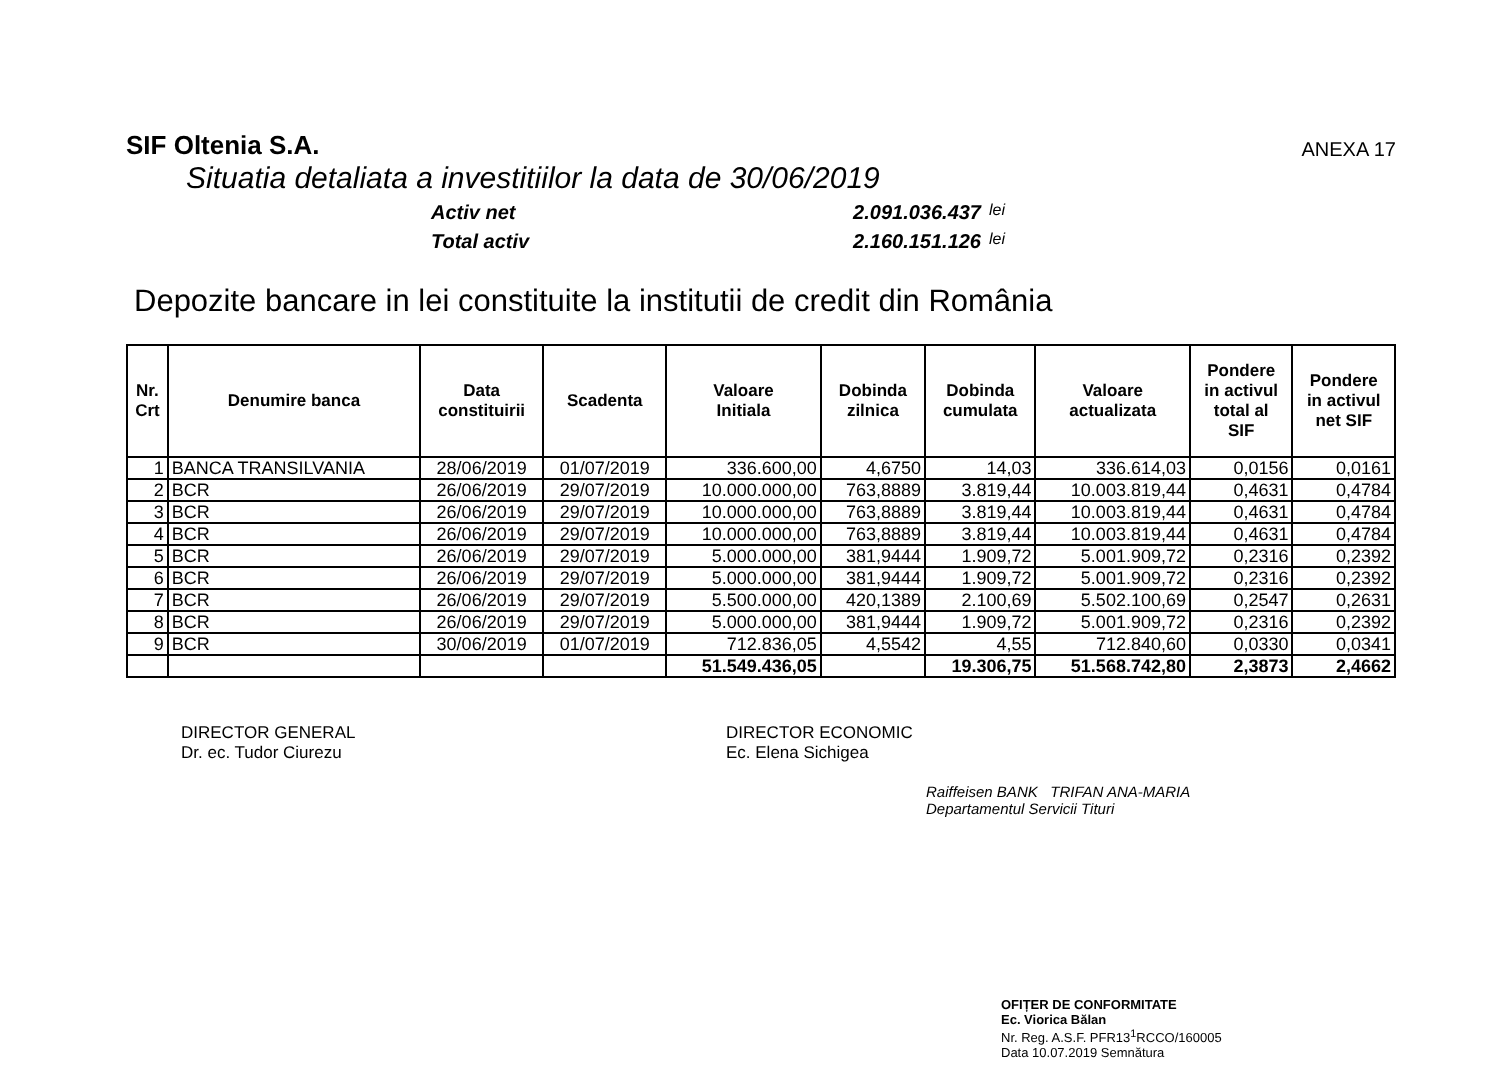SIF Oltenia S.A.
ANEXA 17
Situatia detaliata a investitiilor la data de 30/06/2019
Activ net 2.091.036.437 lei
Total activ 2.160.151.126 lei
Depozite bancare in lei constituite la institutii de credit din România
| Nr. Crt | Denumire banca | Data constituirii | Scadenta | Valoare Initiala | Dobinda zilnica | Dobinda cumulata | Valoare actualizata | Pondere in activul total al SIF | Pondere in activul net SIF |
| --- | --- | --- | --- | --- | --- | --- | --- | --- | --- |
| 1 | BANCA TRANSILVANIA | 28/06/2019 | 01/07/2019 | 336.600,00 | 4,6750 | 14,03 | 336.614,03 | 0,0156 | 0,0161 |
| 2 | BCR | 26/06/2019 | 29/07/2019 | 10.000.000,00 | 763,8889 | 3.819,44 | 10.003.819,44 | 0,4631 | 0,4784 |
| 3 | BCR | 26/06/2019 | 29/07/2019 | 10.000.000,00 | 763,8889 | 3.819,44 | 10.003.819,44 | 0,4631 | 0,4784 |
| 4 | BCR | 26/06/2019 | 29/07/2019 | 10.000.000,00 | 763,8889 | 3.819,44 | 10.003.819,44 | 0,4631 | 0,4784 |
| 5 | BCR | 26/06/2019 | 29/07/2019 | 5.000.000,00 | 381,9444 | 1.909,72 | 5.001.909,72 | 0,2316 | 0,2392 |
| 6 | BCR | 26/06/2019 | 29/07/2019 | 5.000.000,00 | 381,9444 | 1.909,72 | 5.001.909,72 | 0,2316 | 0,2392 |
| 7 | BCR | 26/06/2019 | 29/07/2019 | 5.500.000,00 | 420,1389 | 2.100,69 | 5.502.100,69 | 0,2547 | 0,2631 |
| 8 | BCR | 26/06/2019 | 29/07/2019 | 5.000.000,00 | 381,9444 | 1.909,72 | 5.001.909,72 | 0,2316 | 0,2392 |
| 9 | BCR | 30/06/2019 | 01/07/2019 | 712.836,05 | 4,5542 | 4,55 | 712.840,60 | 0,0330 | 0,0341 |
| | | | | 51.549.436,05 | | 19.306,75 | 51.568.742,80 | 2,3873 | 2,4662 |
DIRECTOR GENERAL
Dr. ec. Tudor Ciurezu
DIRECTOR ECONOMIC
Ec. Elena Sichigea
Raiffeisen BANK TRIFAN ANA-MARIA
Departamentul Servicii Tituri
OFIȚER DE CONFORMITATE
Ec. Viorica Bălan
Nr. Reg. A.S.F. PFR13<sup>1</sup>RCCO/160005
Data 10.07.2019 Semnătura